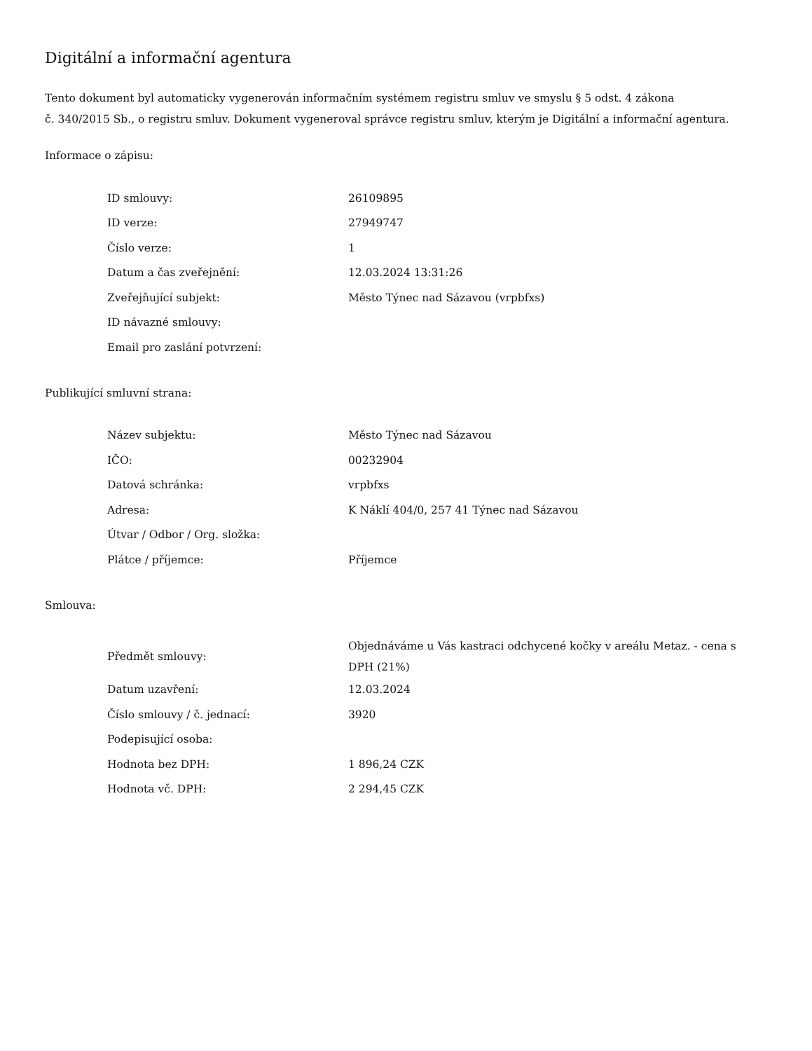Digitální a informační agentura
Tento dokument byl automaticky vygenerován informačním systémem registru smluv ve smyslu § 5 odst. 4 zákona
č. 340/2015 Sb., o registru smluv. Dokument vygeneroval správce registru smluv, kterým je Digitální a informační agentura.
Informace o zápisu:
| ID smlouvy: | 26109895 |
| ID verze: | 27949747 |
| Číslo verze: | 1 |
| Datum a čas zveřejnění: | 12.03.2024 13:31:26 |
| Zveřejňující subjekt: | Město Týnec nad Sázavou (vrpbfxs) |
| ID návazné smlouvy: | |
| Email pro zaslání potvrzení: | |
Publikující smluvní strana:
| Název subjektu: | Město Týnec nad Sázavou |
| IČO: | 00232904 |
| Datová schránka: | vrpbfxs |
| Adresa: | K Náklí 404/0, 257 41 Týnec nad Sázavou |
| Útvar / Odbor / Org. složka: | |
| Plátce / příjemce: | Příjemce |
Smlouva:
| Předmět smlouvy: | Objednáváme u Vás kastraci odchycené kočky v areálu Metaz. - cena s DPH (21%) |
| Datum uzavření: | 12.03.2024 |
| Číslo smlouvy / č. jednací: | 3920 |
| Podepisující osoba: | |
| Hodnota bez DPH: | 1 896,24 CZK |
| Hodnota vč. DPH: | 2 294,45 CZK |